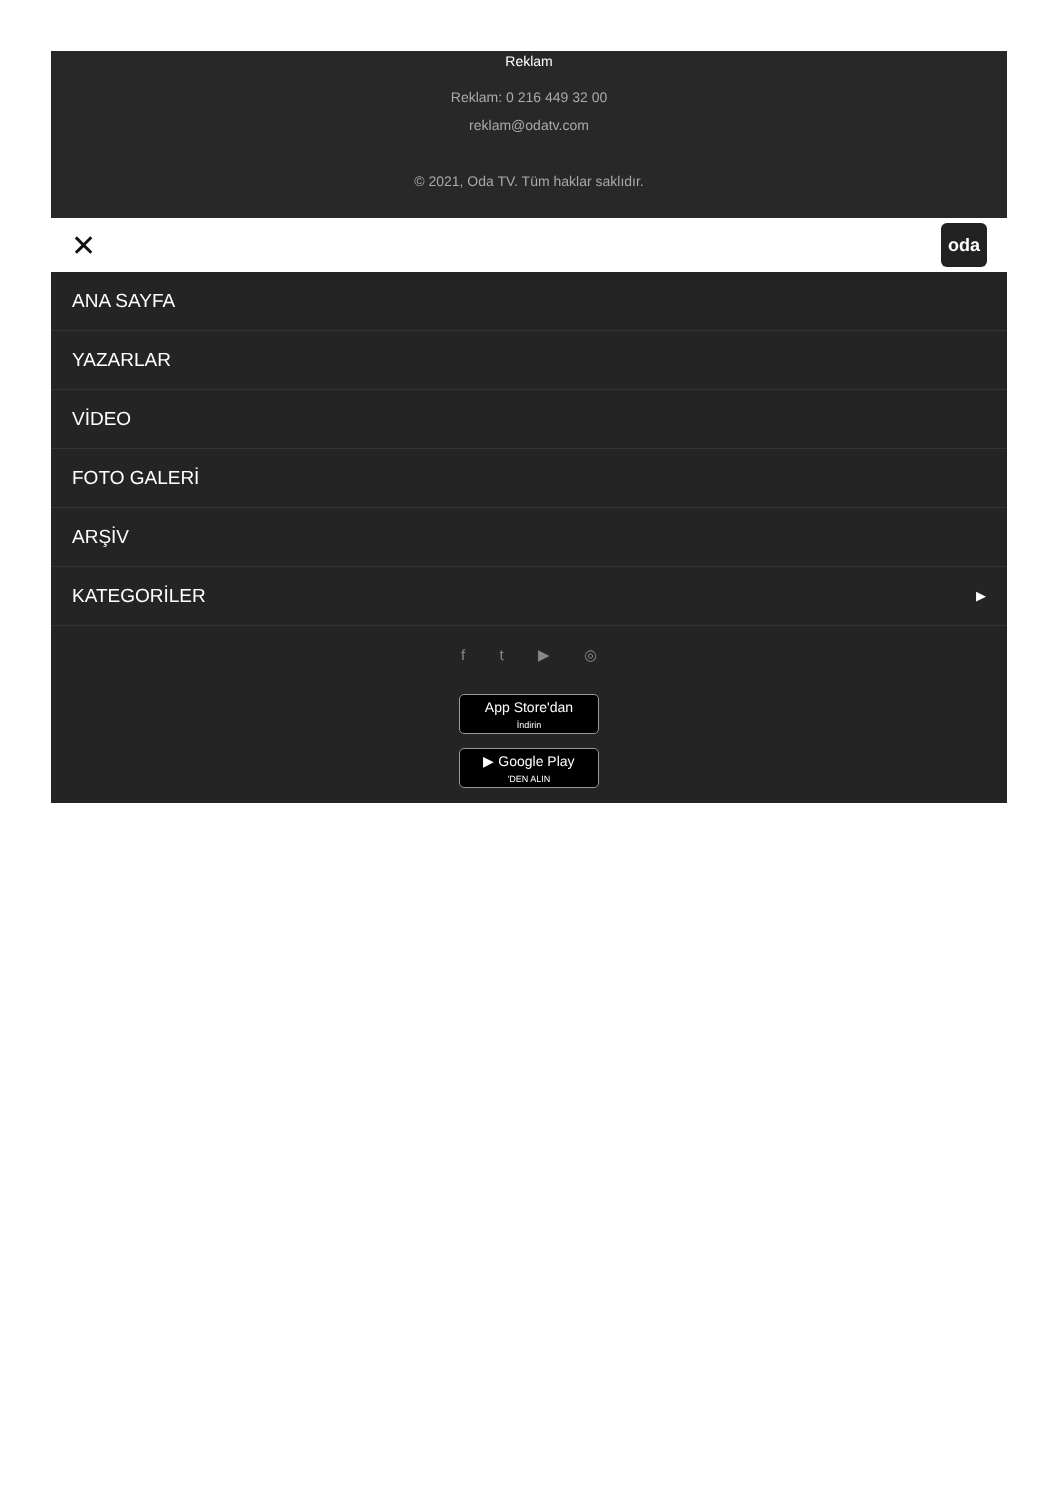Reklam
Reklam: 0 216 449 32 00
reklam@odatv.com
© 2021, Oda TV. Tüm haklar saklıdır.
✕ oda
ANA SAYFA
YAZARLAR
VİDEO
FOTO GALERİ
ARŞİV
KATEGORİLER ▶
f t ▶ ◎
App Store'dan
İndirin
▶ Google Play
'DEN ALIN